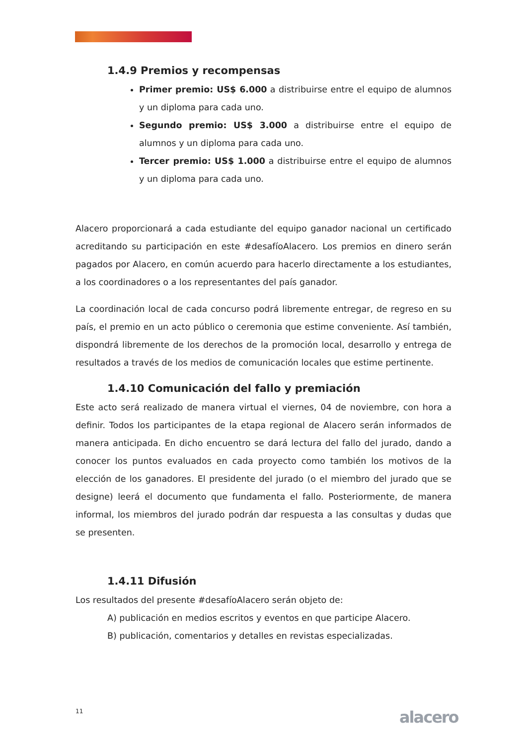1.4.9 Premios y recompensas
Primer premio: US$ 6.000 a distribuirse entre el equipo de alumnos y un diploma para cada uno.
Segundo premio: US$ 3.000 a distribuirse entre el equipo de alumnos y un diploma para cada uno.
Tercer premio: US$ 1.000 a distribuirse entre el equipo de alumnos y un diploma para cada uno.
Alacero proporcionará a cada estudiante del equipo ganador nacional un certificado acreditando su participación en este #desafíoAlacero. Los premios en dinero serán pagados por Alacero, en común acuerdo para hacerlo directamente a los estudiantes, a los coordinadores o a los representantes del país ganador.
La coordinación local de cada concurso podrá libremente entregar, de regreso en su país, el premio en un acto público o ceremonia que estime conveniente. Así también, dispondrá libremente de los derechos de la promoción local, desarrollo y entrega de resultados a través de los medios de comunicación locales que estime pertinente.
1.4.10 Comunicación del fallo y premiación
Este acto será realizado de manera virtual el viernes, 04 de noviembre, con hora a definir. Todos los participantes de la etapa regional de Alacero serán informados de manera anticipada. En dicho encuentro se dará lectura del fallo del jurado, dando a conocer los puntos evaluados en cada proyecto como también los motivos de la elección de los ganadores. El presidente del jurado (o el miembro del jurado que se designe) leerá el documento que fundamenta el fallo. Posteriormente, de manera informal, los miembros del jurado podrán dar respuesta a las consultas y dudas que se presenten.
1.4.11 Difusión
Los resultados del presente #desafíoAlacero serán objeto de:
A) publicación en medios escritos y eventos en que participe Alacero.
B) publicación, comentarios y detalles en revistas especializadas.
11 alacero